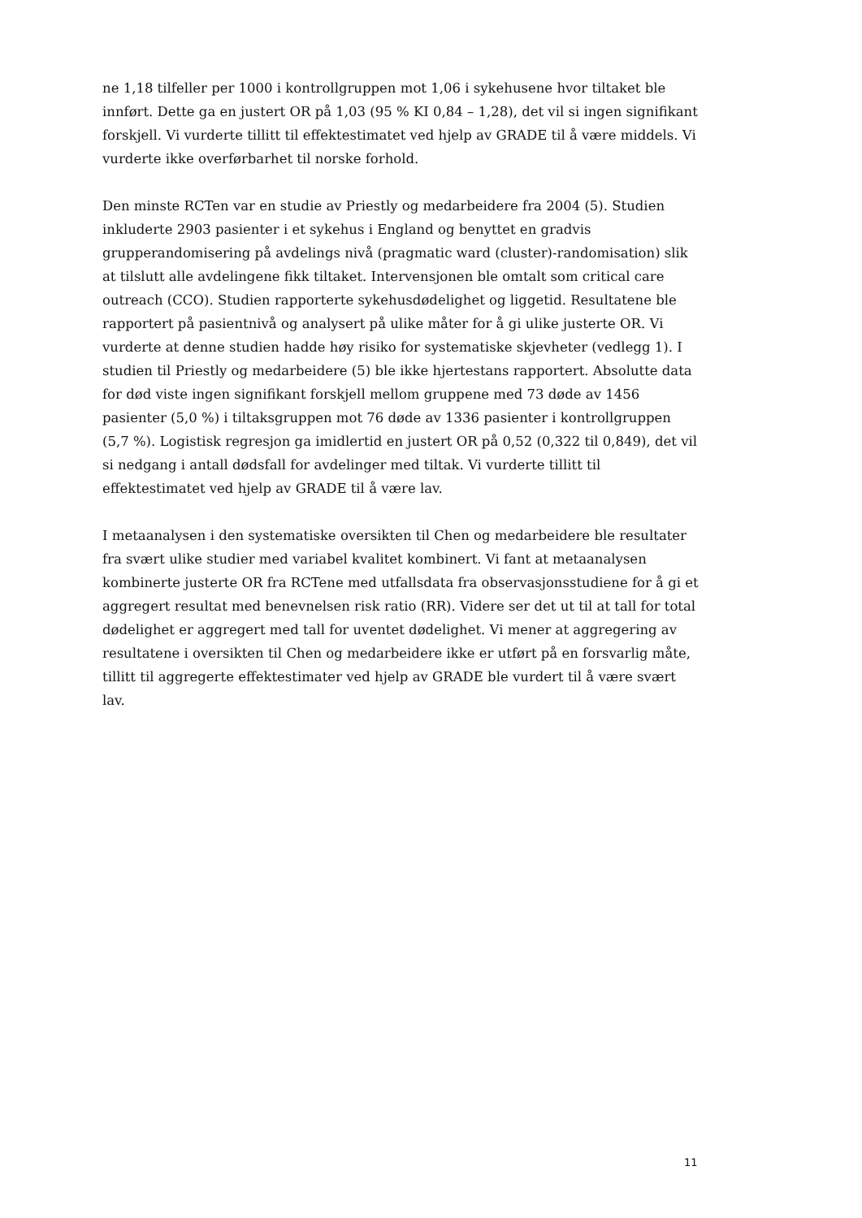ne 1,18 tilfeller per 1000 i kontrollgruppen mot 1,06 i sykehusene hvor tiltaket ble innført. Dette ga en justert OR på 1,03 (95 % KI 0,84 – 1,28), det vil si ingen signifikant forskjell. Vi vurderte tillitt til effektestimatet ved hjelp av GRADE til å være middels. Vi vurderte ikke overførbarhet til norske forhold.
Den minste RCTen var en studie av Priestly og medarbeidere fra 2004 (5). Studien inkluderte 2903 pasienter i et sykehus i England og benyttet en gradvis grupperandomisering på avdelings nivå (pragmatic ward (cluster)-randomisation) slik at tilslutt alle avdelingene fikk tiltaket. Intervensjonen ble omtalt som critical care outreach (CCO). Studien rapporterte sykehusdødelighet og liggetid. Resultatene ble rapportert på pasientnivå og analysert på ulike måter for å gi ulike justerte OR. Vi vurderte at denne studien hadde høy risiko for systematiske skjevheter (vedlegg 1). I studien til Priestly og medarbeidere (5) ble ikke hjertestans rapportert. Absolutte data for død viste ingen signifikant forskjell mellom gruppene med 73 døde av 1456 pasienter (5,0 %) i tiltaksgruppen mot 76 døde av 1336 pasienter i kontrollgruppen (5,7 %). Logistisk regresjon ga imidlertid en justert OR på 0,52 (0,322 til 0,849), det vil si nedgang i antall dødsfall for avdelinger med tiltak. Vi vurderte tillitt til effektestimatet ved hjelp av GRADE til å være lav.
I metaanalysen i den systematiske oversikten til Chen og medarbeidere ble resultater fra svært ulike studier med variabel kvalitet kombinert. Vi fant at metaanalysen kombinerte justerte OR fra RCTene med utfallsdata fra observasjonsstudiene for å gi et aggregert resultat med benevnelsen risk ratio (RR). Videre ser det ut til at tall for total dødelighet er aggregert med tall for uventet dødelighet. Vi mener at aggregering av resultatene i oversikten til Chen og medarbeidere ikke er utført på en forsvarlig måte, tillitt til aggregerte effektestimater ved hjelp av GRADE ble vurdert til å være svært lav.
11